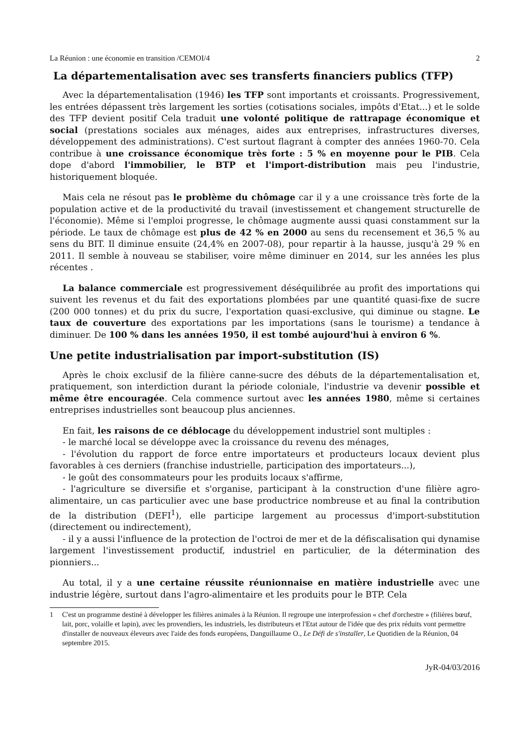La Réunion : une économie en transition /CEMOI/4 2
La départementalisation avec ses transferts financiers publics (TFP)
Avec la départementalisation (1946) les TFP sont importants et croissants. Progressivement, les entrées dépassent très largement les sorties (cotisations sociales, impôts d'Etat...) et le solde des TFP devient positif Cela traduit une volonté politique de rattrapage économique et social (prestations sociales aux ménages, aides aux entreprises, infrastructures diverses, développement des administrations). C'est surtout flagrant à compter des années 1960-70. Cela contribue à une croissance économique très forte : 5 % en moyenne pour le PIB. Cela dope d'abord l'immobilier, le BTP et l'import-distribution mais peu l'industrie, historiquement bloquée.
Mais cela ne résout pas le problème du chômage car il y a une croissance très forte de la population active et de la productivité du travail (investissement et changement structurelle de l'économie). Même si l'emploi progresse, le chômage augmente aussi quasi constamment sur la période. Le taux de chômage est plus de 42 % en 2000 au sens du recensement et 36,5 % au sens du BIT. Il diminue ensuite (24,4% en 2007-08), pour repartir à la hausse, jusqu'à 29 % en 2011. Il semble à nouveau se stabiliser, voire même diminuer en 2014, sur les années les plus récentes .
La balance commerciale est progressivement déséquilibrée au profit des importations qui suivent les revenus et du fait des exportations plombées par une quantité quasi-fixe de sucre (200 000 tonnes) et du prix du sucre, l'exportation quasi-exclusive, qui diminue ou stagne. Le taux de couverture des exportations par les importations (sans le tourisme) a tendance à diminuer. De 100 % dans les années 1950, il est tombé aujourd'hui à environ 6 %.
Une petite industrialisation par import-substitution (IS)
Après le choix exclusif de la filière canne-sucre des débuts de la départementalisation et, pratiquement, son interdiction durant la période coloniale, l'industrie va devenir possible et même être encouragée. Cela commence surtout avec les années 1980, même si certaines entreprises industrielles sont beaucoup plus anciennes.
En fait, les raisons de ce déblocage du développement industriel sont multiples :
- le marché local se développe avec la croissance du revenu des ménages,
- l'évolution du rapport de force entre importateurs et producteurs locaux devient plus favorables à ces derniers (franchise industrielle, participation des importateurs...),
- le goût des consommateurs pour les produits locaux s'affirme,
- l'agriculture se diversifie et s'organise, participant à la construction d'une filière agro-alimentaire, un cas particulier avec une base productrice nombreuse et au final la contribution de la distribution (DEFI<sup>1</sup>), elle participe largement au processus d'import-substitution (directement ou indirectement),
- il y a aussi l'influence de la protection de l'octroi de mer et de la défiscalisation qui dynamise largement l'investissement productif, industriel en particulier, de la détermination des pionniers...
Au total, il y a une certaine réussite réunionnaise en matière industrielle avec une industrie légère, surtout dans l'agro-alimentaire et les produits pour le BTP. Cela
1 C'est un programme destiné à développer les filières animales à la Réunion. Il regroupe une interprofession « chef d'orchestre » (filières bœuf, lait, porc, volaille et lapin), avec les provendiers, les industriels, les distributeurs et l'Etat autour de l'idée que des prix réduits vont permettre d'installer de nouveaux éleveurs avec l'aide des fonds européens, Danguillaume O., Le Défi de s'installer, Le Quotidien de la Réunion, 04 septembre 2015.
JyR-04/03/2016